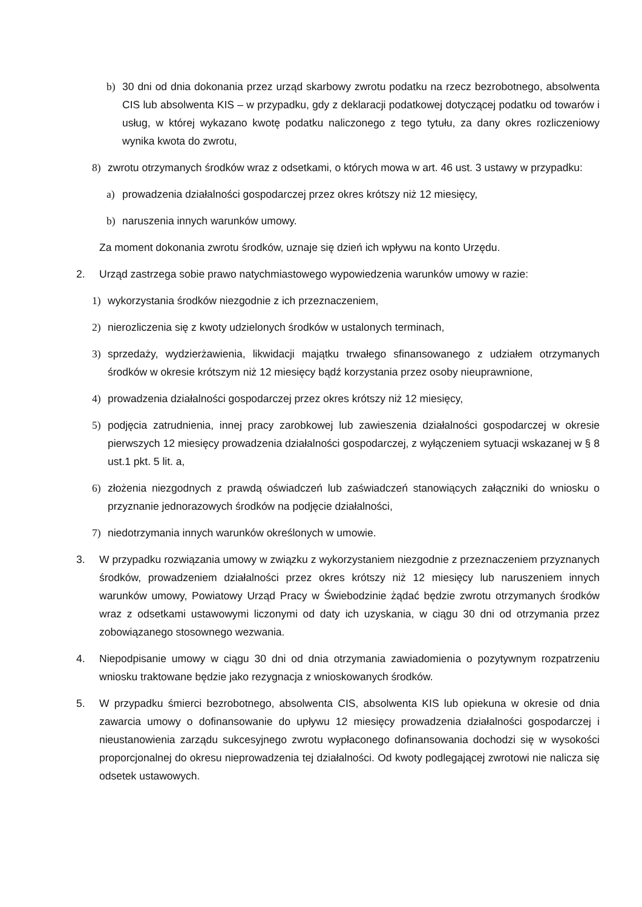b) 30 dni od dnia dokonania przez urząd skarbowy zwrotu podatku na rzecz bezrobotnego, absolwenta CIS lub absolwenta KIS – w przypadku, gdy z deklaracji podatkowej dotyczącej podatku od towarów i usług, w której wykazano kwotę podatku naliczonego z tego tytułu, za dany okres rozliczeniowy wynika kwota do zwrotu,
8) zwrotu otrzymanych środków wraz z odsetkami, o których mowa w art. 46 ust. 3 ustawy w przypadku:
a) prowadzenia działalności gospodarczej przez okres krótszy niż 12 miesięcy,
b) naruszenia innych warunków umowy.
Za moment dokonania zwrotu środków, uznaje się dzień ich wpływu na konto Urzędu.
2. Urząd zastrzega sobie prawo natychmiastowego wypowiedzenia warunków umowy w razie:
1) wykorzystania środków niezgodnie z ich przeznaczeniem,
2) nierozliczenia się z kwoty udzielonych środków w ustalonych terminach,
3) sprzedaży, wydzierżawienia, likwidacji majątku trwałego sfinansowanego z udziałem otrzymanych środków w okresie krótszym niż 12 miesięcy bądź korzystania przez osoby nieuprawnione,
4) prowadzenia działalności gospodarczej przez okres krótszy niż 12 miesięcy,
5) podjęcia zatrudnienia, innej pracy zarobkowej lub zawieszenia działalności gospodarczej w okresie pierwszych 12 miesięcy prowadzenia działalności gospodarczej, z wyłączeniem sytuacji wskazanej w § 8 ust.1 pkt. 5 lit. a,
6) złożenia niezgodnych z prawdą oświadczeń lub zaświadczeń stanowiących załączniki do wniosku o przyznanie jednorazowych środków na podjęcie działalności,
7) niedotrzymania innych warunków określonych w umowie.
3. W przypadku rozwiązania umowy w związku z wykorzystaniem niezgodnie z przeznaczeniem przyznanych środków, prowadzeniem działalności przez okres krótszy niż 12 miesięcy lub naruszeniem innych warunków umowy, Powiatowy Urząd Pracy w Świebodzinie żądać będzie zwrotu otrzymanych środków wraz z odsetkami ustawowymi liczonymi od daty ich uzyskania, w ciągu 30 dni od otrzymania przez zobowiązanego stosownego wezwania.
4. Niepodpisanie umowy w ciągu 30 dni od dnia otrzymania zawiadomienia o pozytywnym rozpatrzeniu wniosku traktowane będzie jako rezygnacja z wnioskowanych środków.
5. W przypadku śmierci bezrobotnego, absolwenta CIS, absolwenta KIS lub opiekuna w okresie od dnia zawarcia umowy o dofinansowanie do upływu 12 miesięcy prowadzenia działalności gospodarczej i nieustanowienia zarządu sukcesyjnego zwrotu wypłaconego dofinansowania dochodzi się w wysokości proporcjonalnej do okresu nieprowadzenia tej działalności. Od kwoty podlegającej zwrotowi nie nalicza się odsetek ustawowych.